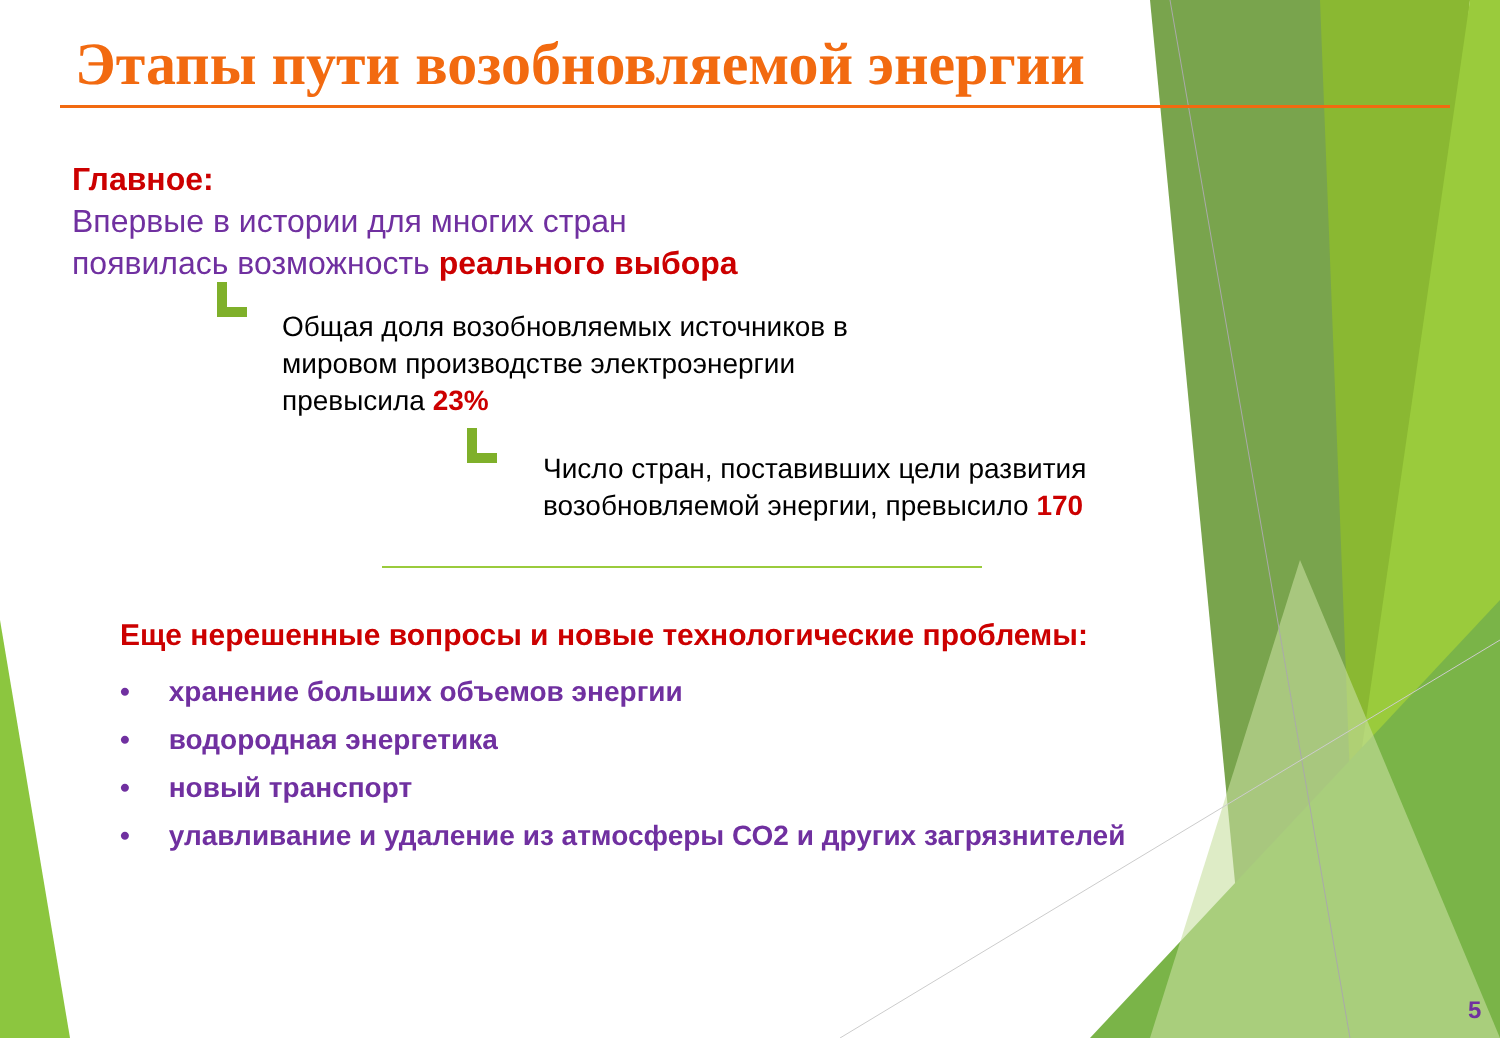Этапы пути возобновляемой энергии
Главное:
Впервые в истории для многих стран
появилась возможность реального выбора
Общая доля возобновляемых источников в
мировом производстве электроэнергии
превысила 23%
Число стран, поставивших цели развития
возобновляемой энергии, превысило 170
Еще нерешенные вопросы и новые технологические проблемы:
• хранение больших объемов энергии
• водородная энергетика
• новый транспорт
• улавливание и удаление из атмосферы СО2 и других загрязнителей
5